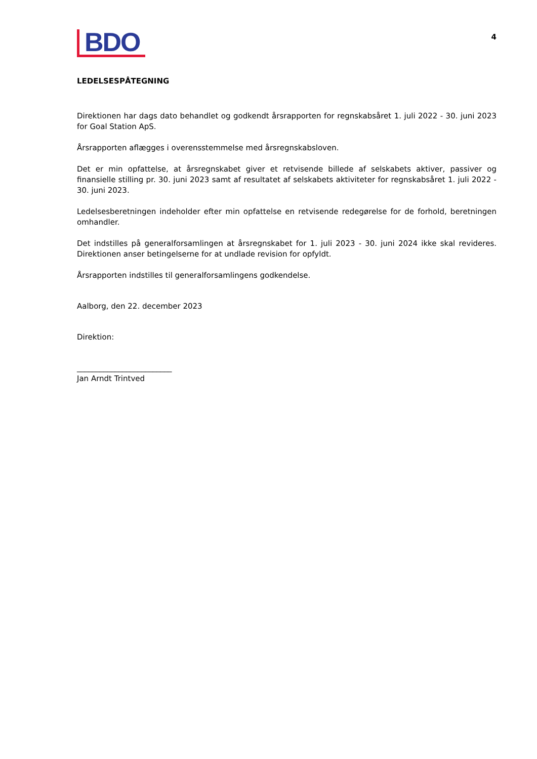BDO
4
LEDELSESPÅTEGNING
Direktionen har dags dato behandlet og godkendt årsrapporten for regnskabsåret 1. juli 2022 - 30. juni 2023 for Goal Station ApS.
Årsrapporten aflægges i overensstemmelse med årsregnskabsloven.
Det er min opfattelse, at årsregnskabet giver et retvisende billede af selskabets aktiver, passiver og finansielle stilling pr. 30. juni 2023 samt af resultatet af selskabets aktiviteter for regnskabsåret 1. juli 2022 - 30. juni 2023.
Ledelsesberetningen indeholder efter min opfattelse en retvisende redegørelse for de forhold, beretningen omhandler.
Det indstilles på generalforsamlingen at årsregnskabet for 1. juli 2023 - 30. juni 2024 ikke skal revideres. Direktionen anser betingelserne for at undlade revision for opfyldt.
Årsrapporten indstilles til generalforsamlingens godkendelse.
Aalborg, den 22. december 2023
Direktion:
_________________________
Jan Arndt Trintved